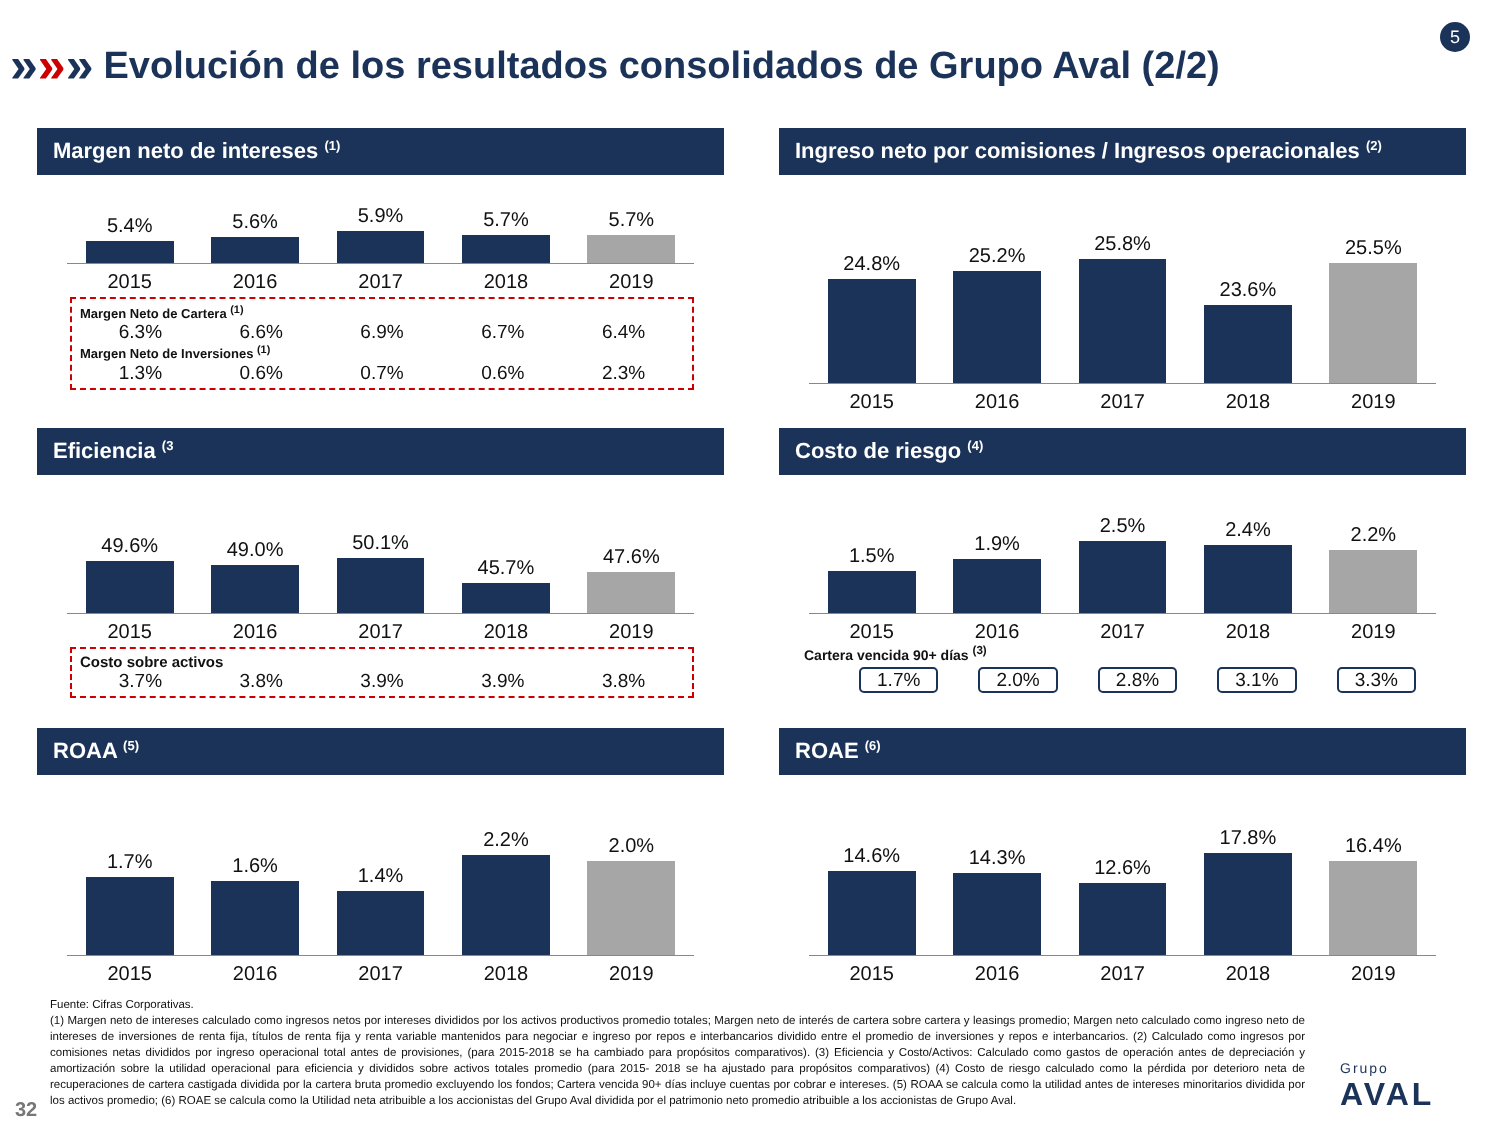»»»
Evolución de los resultados consolidados de Grupo Aval (2/2)
5
Margen neto de intereses <sup>(1)</sup>
5.4%
5.6%
5.9%
5.7%
5.7%
2015 2016 2017 2018 2019
Margen Neto de Cartera <sup>(1)</sup>
6.3% 6.6% 6.9% 6.7% 6.4%
Margen Neto de Inversiones <sup>(1)</sup>
1.3% 0.6% 0.7% 0.6% 2.3%
Ingreso neto por comisiones / Ingresos operacionales <sup>(2)</sup>
24.8%
25.2%
25.8%
23.6%
25.5%
2015 2016 2017 2018 2019
Eficiencia <sup>(3</sup>
49.6%
49.0%
50.1%
45.7%
47.6%
2015 2016 2017 2018 2019
Costo sobre activos
3.7% 3.8% 3.9% 3.9% 3.8%
Costo de riesgo <sup>(4)</sup>
1.5%
1.9%
2.5%
2.4%
2.2%
2015 2016 2017 2018 2019
Cartera vencida 90+ días <sup>(3)</sup>
1.7% 2.0% 2.8% 3.1% 3.3%
ROAA <sup>(5)</sup>
1.7%
1.6%
1.4%
2.2%
2.0%
2015 2016 2017 2018 2019
ROAE <sup>(6)</sup>
14.6%
14.3%
12.6%
17.8%
16.4%
2015 2016 2017 2018 2019
Fuente: Cifras Corporativas.
(1) Margen neto de intereses calculado como ingresos netos por intereses divididos por los activos productivos promedio totales; Margen neto de interés de cartera sobre cartera y leasings promedio; Margen neto calculado como ingreso neto de intereses de inversiones de renta fija, títulos de renta fija y renta variable mantenidos para negociar e ingreso por repos e interbancarios dividido entre el promedio de inversiones y repos e interbancarios. (2) Calculado como ingresos por comisiones netas divididos por ingreso operacional total antes de provisiones, (para 2015-2018 se ha cambiado para propósitos comparativos). (3) Eficiencia y Costo/Activos: Calculado como gastos de operación antes de depreciación y amortización sobre la utilidad operacional para eficiencia y divididos sobre activos totales promedio (para 2015- 2018 se ha ajustado para propósitos comparativos) (4) Costo de riesgo calculado como la pérdida por deterioro neta de recuperaciones de cartera castigada dividida por la cartera bruta promedio excluyendo los fondos; Cartera vencida 90+ días incluye cuentas por cobrar e intereses. (5) ROAA se calcula como la utilidad antes de intereses minoritarios dividida por los activos promedio; (6) ROAE se calcula como la Utilidad neta atribuible a los accionistas del Grupo Aval dividida por el patrimonio neto promedio atribuible a los accionistas de Grupo Aval.
32
Grupo
AVAL